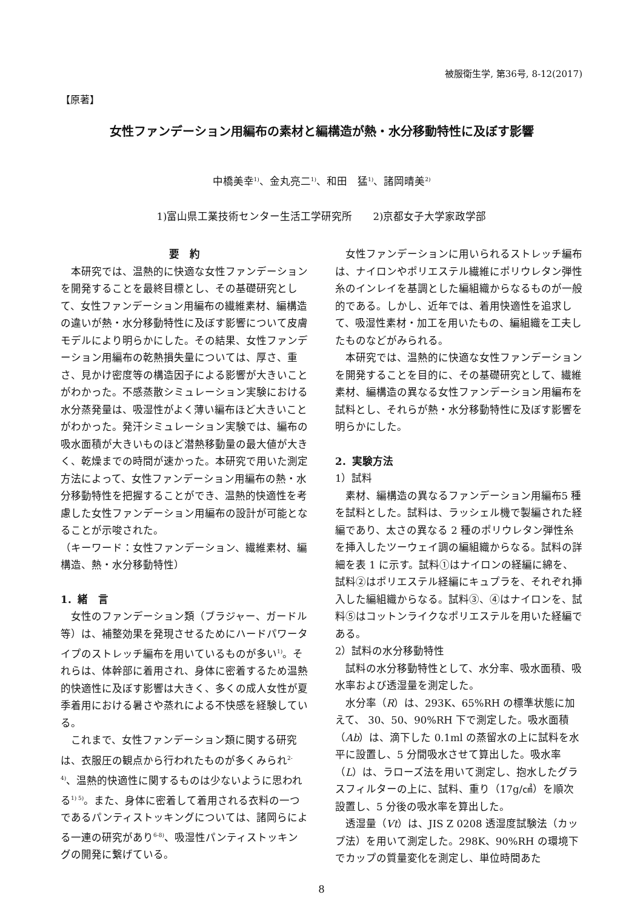被服衛生学, 第36号, 8-12(2017)
【原著】
女性ファンデーション用編布の素材と編構造が熱・水分移動特性に及ぼす影響
中橋美幸<sup>1)</sup>、金丸亮二<sup>1)</sup>、和田　猛<sup>1)</sup>、諸岡晴美<sup>2)</sup>
1)富山県工業技術センター生活工学研究所　　2)京都女子大学家政学部
要　約
本研究では、温熱的に快適な女性ファンデーションを開発することを最終目標とし、その基礎研究として、女性ファンデーション用編布の繊維素材、編構造の違いが熱・水分移動特性に及ぼす影響について皮膚モデルにより明らかにした。その結果、女性ファンデーション用編布の乾熱損失量については、厚さ、重さ、見かけ密度等の構造因子による影響が大きいことがわかった。不感蒸散シミュレーション実験における水分蒸発量は、吸湿性がよく薄い編布ほど大きいことがわかった。発汗シミュレーション実験では、編布の吸水面積が大きいものほど潜熱移動量の最大値が大きく、乾燥までの時間が速かった。本研究で用いた測定方法によって、女性ファンデーション用編布の熱・水分移動特性を把握することができ、温熱的快適性を考慮した女性ファンデーション用編布の設計が可能となることが示唆された。
（キーワード：女性ファンデーション、繊維素材、編構造、熱・水分移動特性）
1．緒　言
女性のファンデーション類（ブラジャー、ガードル等）は、補整効果を発現させるためにハードパワータイプのストレッチ編布を用いているものが多い<sup>1)</sup>。それらは、体幹部に着用され、身体に密着するため温熱的快適性に及ぼす影響は大きく、多くの成人女性が夏季着用における暑さや蒸れによる不快感を経験している。
これまで、女性ファンデーション類に関する研究は、衣服圧の観点から行われたものが多くみられ<sup>2-4)</sup>、温熱的快適性に関するものは少ないように思われる<sup>1) 5)</sup>。また、身体に密着して着用される衣料の一つであるパンティストッキングについては、諸岡らによる一連の研究があり<sup>6-8)</sup>、吸湿性パンティストッキングの開発に繋げている。
女性ファンデーションに用いられるストレッチ編布は、ナイロンやポリエステル繊維にポリウレタン弾性糸のインレイを基調とした編組織からなるものが一般的である。しかし、近年では、着用快適性を追求して、吸湿性素材・加工を用いたもの、編組織を工夫したものなどがみられる。
本研究では、温熱的に快適な女性ファンデーションを開発することを目的に、その基礎研究として、繊維素材、編構造の異なる女性ファンデーション用編布を試料とし、それらが熱・水分移動特性に及ぼす影響を明らかにした。
2．実験方法
1）試料
素材、編構造の異なるファンデーション用編布5 種を試料とした。試料は、ラッシェル機で製編された経編であり、太さの異なる 2 種のポリウレタン弾性糸を挿入したツーウェイ調の編組織からなる。試料の詳細を表 1 に示す。試料①はナイロンの経編に綿を、試料②はポリエステル経編にキュプラを、それぞれ挿入した編組織からなる。試料③、④はナイロンを、試料⑤はコットンライクなポリエステルを用いた経編である。
2）試料の水分移動特性
試料の水分移動特性として、水分率、吸水面積、吸水率および透湿量を測定した。
水分率（R）は、293K、65%RH の標準状態に加えて、 30、50、90%RH 下で測定した。吸水面積（Ab）は、滴下した 0.1ml の蒸留水の上に試料を水平に設置し、5 分間吸水させて算出した。吸水率（L）は、ラローズ法を用いて測定し、抱水したグラスフィルターの上に、試料、重り（17g/㎠）を順次設置し、5 分後の吸水率を算出した。
透湿量（Vt）は、JIS Z 0208 透湿度試験法（カップ法）を用いて測定した。298K、90%RH の環境下でカップの質量変化を測定し、単位時間あた
8